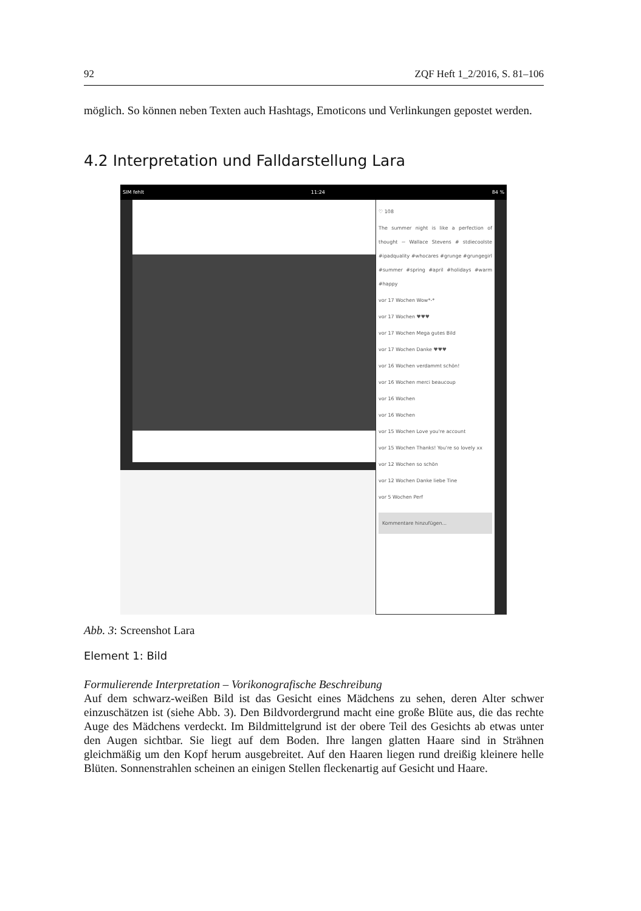92 ZQF Heft 1_2/2016, S. 81–106
möglich. So können neben Texten auch Hashtags, Emoticons und Verlinkungen gepostet werden.
4.2 Interpretation und Falldarstellung Lara
SIM fehlt 11:24 84 %
♡ 108
The summer night is like a perfection of thought ~ Wallace Stevens # stdiecoolste #ipadquality #whocares #grunge #grungegirl #summer #spring #april #holidays #warm #happy
vor 17 Wochen Wow*-*
vor 17 Wochen ♥♥♥
vor 17 Wochen Mega gutes Bild
vor 17 Wochen Danke ♥♥♥
vor 16 Wochen verdammt schön!
vor 16 Wochen merci beaucoup
vor 16 Wochen
vor 16 Wochen
vor 15 Wochen Love you're account
vor 15 Wochen Thanks! You're so lovely xx
vor 12 Wochen so schön
vor 12 Wochen Danke liebe Tine
vor 5 Wochen Perf
Kommentare hinzufügen...
Abb. 3: Screenshot Lara
Element 1: Bild
Formulierende Interpretation – Vorikonografische Beschreibung
Auf dem schwarz-weißen Bild ist das Gesicht eines Mädchens zu sehen, deren Alter schwer einzuschätzen ist (siehe Abb. 3). Den Bildvordergrund macht eine große Blüte aus, die das rechte Auge des Mädchens verdeckt. Im Bildmittelgrund ist der obere Teil des Gesichts ab etwas unter den Augen sichtbar. Sie liegt auf dem Boden. Ihre langen glatten Haare sind in Strähnen gleichmäßig um den Kopf herum ausgebreitet. Auf den Haaren liegen rund dreißig kleinere helle Blüten. Sonnenstrahlen scheinen an einigen Stellen fleckenartig auf Gesicht und Haare.